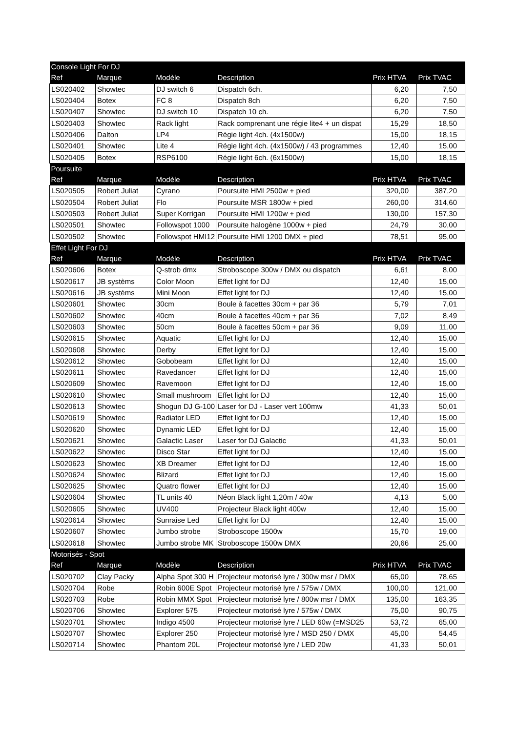| Console Light For DJ | | | | | |
| Ref | Marque | Modèle | Description | Prix HTVA | Prix TVAC |
| LS020402 | Showtec | DJ switch 6 | Dispatch 6ch. | 6,20 | 7,50 |
| LS020404 | Botex | FC 8 | Dispatch 8ch | 6,20 | 7,50 |
| LS020407 | Showtec | DJ switch 10 | Dispatch 10 ch. | 6,20 | 7,50 |
| LS020403 | Showtec | Rack light | Rack comprenant une régie lite4 + un dispat | 15,29 | 18,50 |
| LS020406 | Dalton | LP4 | Régie light 4ch. (4x1500w) | 15,00 | 18,15 |
| LS020401 | Showtec | Lite 4 | Régie light 4ch. (4x1500w) / 43 programmes | 12,40 | 15,00 |
| LS020405 | Botex | RSP6100 | Régie light 6ch. (6x1500w) | 15,00 | 18,15 |
| Poursuite | | | | | |
| Ref | Marque | Modèle | Description | Prix HTVA | Prix TVAC |
| LS020505 | Robert Juliat | Cyrano | Poursuite HMI 2500w + pied | 320,00 | 387,20 |
| LS020504 | Robert Juliat | Flo | Poursuite MSR 1800w + pied | 260,00 | 314,60 |
| LS020503 | Robert Juliat | Super Korrigan | Poursuite HMI 1200w + pied | 130,00 | 157,30 |
| LS020501 | Showtec | Followspot 1000 | Poursuite halogène 1000w + pied | 24,79 | 30,00 |
| LS020502 | Showtec | Followspot HMI12 | Poursuite HMI 1200 DMX + pied | 78,51 | 95,00 |
| Effet Light For DJ | | | | | |
| Ref | Marque | Modèle | Description | Prix HTVA | Prix TVAC |
| LS020606 | Botex | Q-strob dmx | Stroboscope 300w / DMX ou dispatch | 6,61 | 8,00 |
| LS020617 | JB systèms | Color Moon | Effet light for DJ | 12,40 | 15,00 |
| LS020616 | JB systèms | Mini Moon | Effet light for DJ | 12,40 | 15,00 |
| LS020601 | Showtec | 30cm | Boule à facettes 30cm + par 36 | 5,79 | 7,01 |
| LS020602 | Showtec | 40cm | Boule à facettes 40cm + par 36 | 7,02 | 8,49 |
| LS020603 | Showtec | 50cm | Boule à facettes 50cm + par 36 | 9,09 | 11,00 |
| LS020615 | Showtec | Aquatic | Effet light for DJ | 12,40 | 15,00 |
| LS020608 | Showtec | Derby | Effet light for DJ | 12,40 | 15,00 |
| LS020612 | Showtec | Gobobeam | Effet light for DJ | 12,40 | 15,00 |
| LS020611 | Showtec | Ravedancer | Effet light for DJ | 12,40 | 15,00 |
| LS020609 | Showtec | Ravemoon | Effet light for DJ | 12,40 | 15,00 |
| LS020610 | Showtec | Small mushroom | Effet light for DJ | 12,40 | 15,00 |
| LS020613 | Showtec | Shogun DJ G-100 | Laser for DJ - Laser vert 100mw | 41,33 | 50,01 |
| LS020619 | Showtec | Radiator LED | Effet light for DJ | 12,40 | 15,00 |
| LS020620 | Showtec | Dynamic LED | Effet light for DJ | 12,40 | 15,00 |
| LS020621 | Showtec | Galactic Laser | Laser for DJ Galactic | 41,33 | 50,01 |
| LS020622 | Showtec | Disco Star | Effet light for DJ | 12,40 | 15,00 |
| LS020623 | Showtec | XB Dreamer | Effet light for DJ | 12,40 | 15,00 |
| LS020624 | Showtec | Blizard | Effet light for DJ | 12,40 | 15,00 |
| LS020625 | Showtec | Quatro flower | Effet light for DJ | 12,40 | 15,00 |
| LS020604 | Showtec | TL units 40 | Néon Black light 1,20m / 40w | 4,13 | 5,00 |
| LS020605 | Showtec | UV400 | Projecteur Black light 400w | 12,40 | 15,00 |
| LS020614 | Showtec | Sunraise Led | Effet light for DJ | 12,40 | 15,00 |
| LS020607 | Showtec | Jumbo strobe | Stroboscope 1500w | 15,70 | 19,00 |
| LS020618 | Showtec | Jumbo strobe MK | Stroboscope 1500w DMX | 20,66 | 25,00 |
| Motorisés - Spot | | | | | |
| Ref | Marque | Modèle | Description | Prix HTVA | Prix TVAC |
| LS020702 | Clay Packy | Alpha Spot 300 H | Projecteur motorisé lyre / 300w msr / DMX | 65,00 | 78,65 |
| LS020704 | Robe | Robin 600E Spot | Projecteur motorisé lyre / 575w / DMX | 100,00 | 121,00 |
| LS020703 | Robe | Robin MMX Spot | Projecteur motorisé lyre / 800w msr / DMX | 135,00 | 163,35 |
| LS020706 | Showtec | Explorer 575 | Projecteur motorisé lyre / 575w / DMX | 75,00 | 90,75 |
| LS020701 | Showtec | Indigo 4500 | Projecteur motorisé lyre / LED 60w (=MSD25 | 53,72 | 65,00 |
| LS020707 | Showtec | Explorer 250 | Projecteur motorisé lyre / MSD 250 / DMX | 45,00 | 54,45 |
| LS020714 | Showtec | Phantom 20L | Projecteur motorisé lyre / LED 20w | 41,33 | 50,01 |